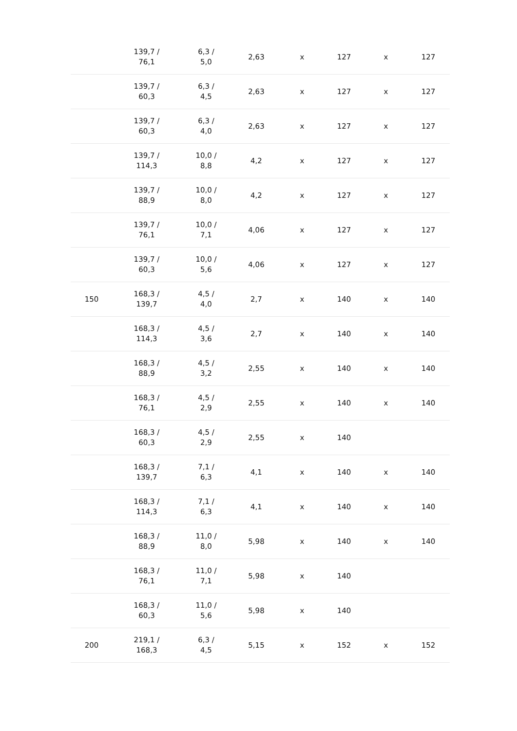| | 139,7 / 76,1 | 6,3 / 5,0 | 2,63 | x | 127 | x | 127 |
| | 139,7 / 60,3 | 6,3 / 4,5 | 2,63 | x | 127 | x | 127 |
| | 139,7 / 60,3 | 6,3 / 4,0 | 2,63 | x | 127 | x | 127 |
| | 139,7 / 114,3 | 10,0 / 8,8 | 4,2 | x | 127 | x | 127 |
| | 139,7 / 88,9 | 10,0 / 8,0 | 4,2 | x | 127 | x | 127 |
| | 139,7 / 76,1 | 10,0 / 7,1 | 4,06 | x | 127 | x | 127 |
| | 139,7 / 60,3 | 10,0 / 5,6 | 4,06 | x | 127 | x | 127 |
| 150 | 168,3 / 139,7 | 4,5 / 4,0 | 2,7 | x | 140 | x | 140 |
| | 168,3 / 114,3 | 4,5 / 3,6 | 2,7 | x | 140 | x | 140 |
| | 168,3 / 88,9 | 4,5 / 3,2 | 2,55 | x | 140 | x | 140 |
| | 168,3 / 76,1 | 4,5 / 2,9 | 2,55 | x | 140 | x | 140 |
| | 168,3 / 60,3 | 4,5 / 2,9 | 2,55 | x | 140 | | |
| | 168,3 / 139,7 | 7,1 / 6,3 | 4,1 | x | 140 | x | 140 |
| | 168,3 / 114,3 | 7,1 / 6,3 | 4,1 | x | 140 | x | 140 |
| | 168,3 / 88,9 | 11,0 / 8,0 | 5,98 | x | 140 | x | 140 |
| | 168,3 / 76,1 | 11,0 / 7,1 | 5,98 | x | 140 | | |
| | 168,3 / 60,3 | 11,0 / 5,6 | 5,98 | x | 140 | | |
| 200 | 219,1 / 168,3 | 6,3 / 4,5 | 5,15 | x | 152 | x | 152 |